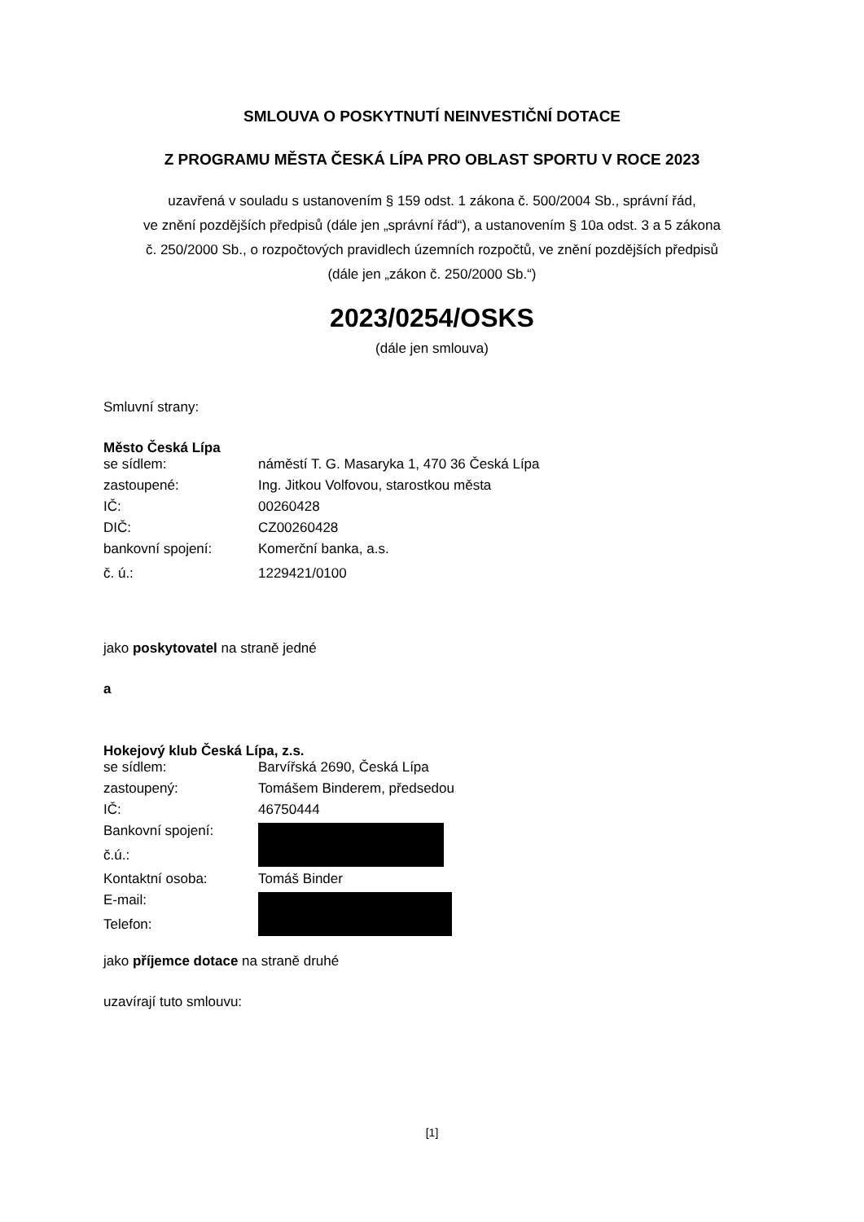SMLOUVA O POSKYTNUTÍ NEINVESTIČNÍ DOTACE
Z PROGRAMU MĚSTA ČESKÁ LÍPA PRO OBLAST SPORTU V ROCE 2023
uzavřená v souladu s ustanovením § 159 odst. 1 zákona č. 500/2004 Sb., správní řád,
ve znění pozdějších předpisů (dále jen „správní řád“), a ustanovením § 10a odst. 3 a 5 zákona
č. 250/2000 Sb., o rozpočtových pravidlech územních rozpočtů, ve znění pozdějších předpisů
(dále jen „zákon č. 250/2000 Sb.“)
2023/0254/OSKS
(dále jen smlouva)
Smluvní strany:
Město Česká Lípa
| se sídlem: | náměstí T. G. Masaryka 1, 470 36 Česká Lípa |
| zastoupené: | Ing. Jitkou Volfovou, starostkou města |
| IČ: | 00260428 |
| DIČ: | CZ00260428 |
| bankovní spojení: | Komerční banka, a.s. |
| č. ú.: | 1229421/0100 |
jako poskytovatel na straně jedné
a
Hokejový klub Česká Lípa, z.s.
| se sídlem: | Barvířská 2690, Česká Lípa |
| zastoupený: | Tomášem Binderem, předsedou |
| IČ: | 46750444 |
| Bankovní spojení: | |
| č.ú.: | |
| Kontaktní osoba: | Tomáš Binder |
| E-mail: | |
| Telefon: | |
jako příjemce dotace na straně druhé
uzavírají tuto smlouvu:
[1]